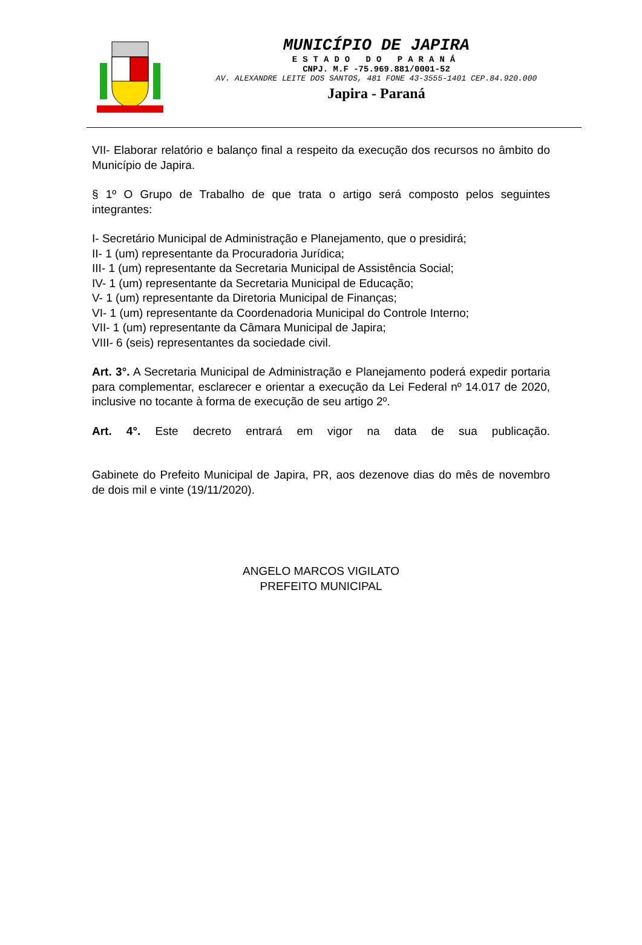MUNICÍPIO DE JAPIRA
ESTADO DO PARANÁ
CNPJ. M.F -75.969.881/0001-52
AV. ALEXANDRE LEITE DOS SANTOS, 481 FONE 43-3555-1401 CEP.84.920.000
Japira - Paraná
VII- Elaborar relatório e balanço final a respeito da execução dos recursos no âmbito do Município de Japira.
§ 1º O Grupo de Trabalho de que trata o artigo será composto pelos seguintes integrantes:
I- Secretário Municipal de Administração e Planejamento, que o presidirá;
II- 1 (um) representante da Procuradoria Jurídica;
III- 1 (um) representante da Secretaria Municipal de Assistência Social;
IV- 1 (um) representante da Secretaria Municipal de Educação;
V- 1 (um) representante da Diretoria Municipal de Finanças;
VI- 1 (um) representante da Coordenadoria Municipal do Controle Interno;
VII- 1 (um) representante da Câmara Municipal de Japira;
VIII- 6 (seis) representantes da sociedade civil.
Art. 3°. A Secretaria Municipal de Administração e Planejamento poderá expedir portaria para complementar, esclarecer e orientar a execução da Lei Federal nº 14.017 de 2020, inclusive no tocante à forma de execução de seu artigo 2º.
Art. 4°. Este decreto entrará em vigor na data de sua publicação.
Gabinete do Prefeito Municipal de Japira, PR, aos dezenove dias do mês de novembro de dois mil e vinte (19/11/2020).
ANGELO MARCOS VIGILATO
PREFEITO MUNICIPAL